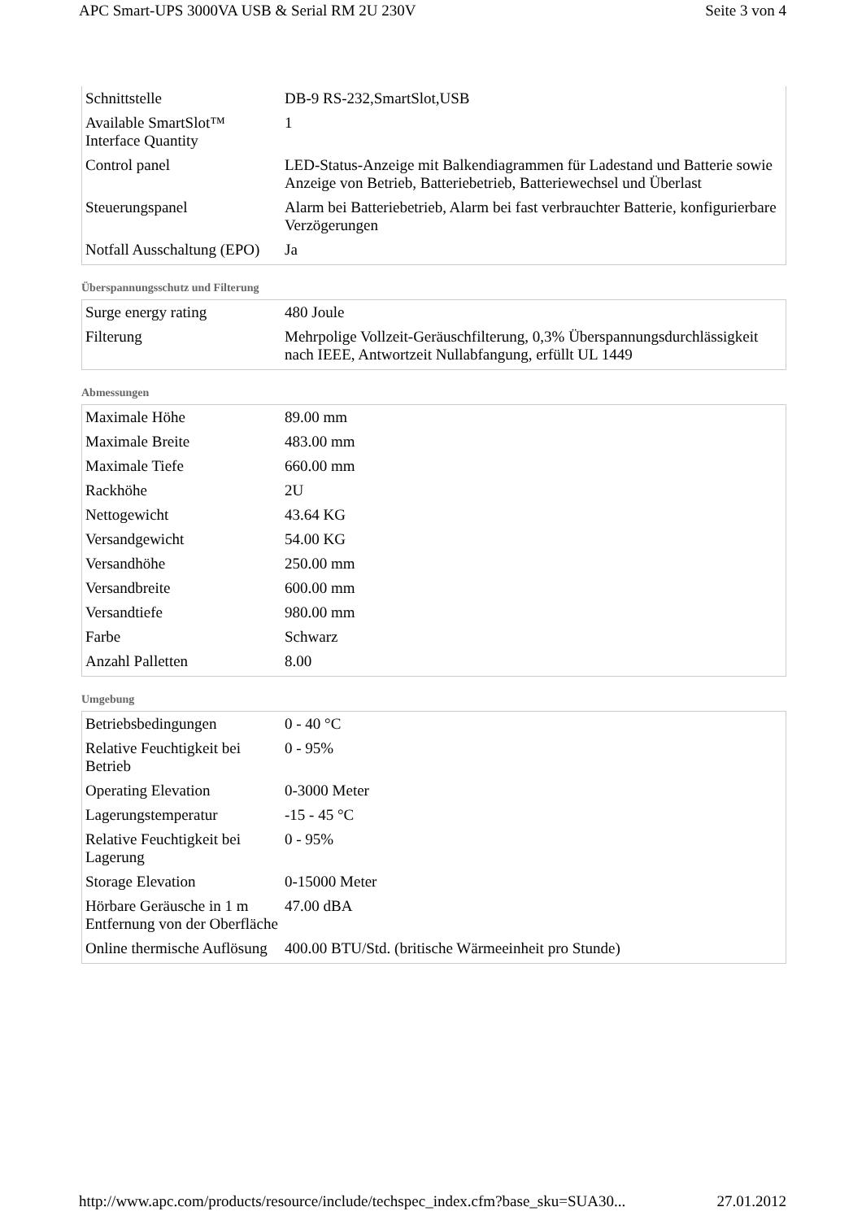APC Smart-UPS 3000VA USB & Serial RM 2U 230V Seite 3 von 4
| Schnittstelle | DB-9 RS-232,SmartSlot,USB |
| Available SmartSlot™ Interface Quantity | 1 |
| Control panel | LED-Status-Anzeige mit Balkendiagrammen für Ladestand und Batterie sowie Anzeige von Betrieb, Batteriebetrieb, Batteriewechsel und Überlast |
| Steuerungspanel | Alarm bei Batteriebetrieb, Alarm bei fast verbrauchter Batterie, konfigurierbare Verzögerungen |
| Notfall Ausschaltung (EPO) | Ja |
Überspannungsschutz und Filterung
| Surge energy rating | 480 Joule |
| Filterung | Mehrpolige Vollzeit-Geräuschfilterung, 0,3% Überspannungsdurchlässigkeit nach IEEE, Antwortzeit Nullabfangung, erfüllt UL 1449 |
Abmessungen
| Maximale Höhe | 89.00 mm |
| Maximale Breite | 483.00 mm |
| Maximale Tiefe | 660.00 mm |
| Rackhöhe | 2U |
| Nettogewicht | 43.64 KG |
| Versandgewicht | 54.00 KG |
| Versandhöhe | 250.00 mm |
| Versandbreite | 600.00 mm |
| Versandtiefe | 980.00 mm |
| Farbe | Schwarz |
| Anzahl Palletten | 8.00 |
Umgebung
| Betriebsbedingungen | 0 - 40 °C |
| Relative Feuchtigkeit bei Betrieb | 0 - 95% |
| Operating Elevation | 0-3000 Meter |
| Lagerungstemperatur | -15 - 45 °C |
| Relative Feuchtigkeit bei Lagerung | 0 - 95% |
| Storage Elevation | 0-15000 Meter |
| Hörbare Geräusche in 1 m Entfernung von der Oberfläche | 47.00 dBA |
| Online thermische Auflösung | 400.00 BTU/Std. (britische Wärmeeinheit pro Stunde) |
http://www.apc.com/products/resource/include/techspec_index.cfm?base_sku=SUA30... 27.01.2012